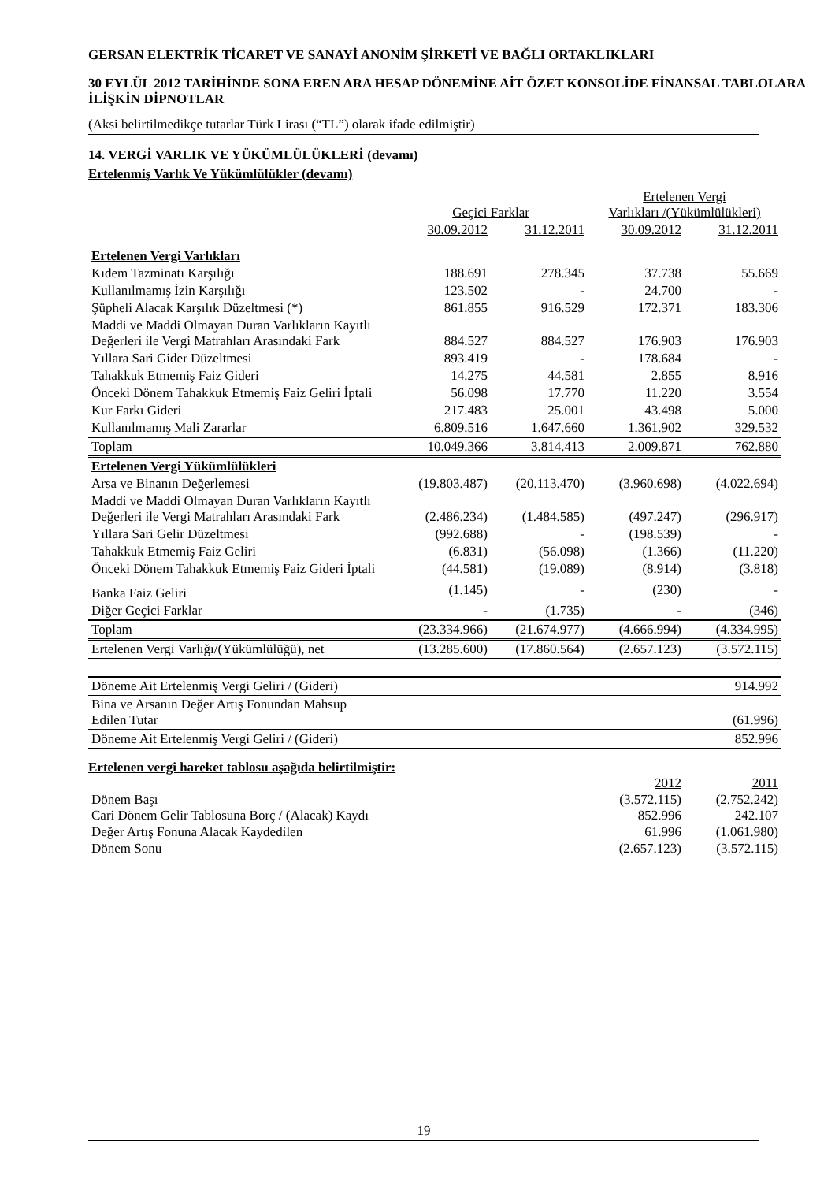GERSAN ELEKTRİK TİCARET VE SANAYİ ANONİM ŞİRKETİ VE BAĞLI ORTAKLIKLARI
30 EYLÜL 2012 TARİHİNDE SONA EREN ARA HESAP DÖNEMİNE AİT ÖZET KONSOLİDE FİNANSAL TABLOLARA İLİŞKİN DİPNOTLAR
(Aksi belirtilmedikçe tutarlar Türk Lirası (“TL”) olarak ifade edilmiştir)
14. VERGİ VARLIK VE YÜKÜMLÜLÜKLERİ (devamı)
Ertelenmiş Varlık Ve Yükümlülükler (devamı)
| | Geçici Farklar | | Ertelenen Vergi Varlıkları /(Yükümlülükleri) | |
| --- | --- | --- | --- | --- |
| | 30.09.2012 | 31.12.2011 | 30.09.2012 | 31.12.2011 |
| Ertelenen Vergi Varlıkları | | | | |
| Kıdem Tazminatı Karşılığı | 188.691 | 278.345 | 37.738 | 55.669 |
| Kullanılmamış İzin Karşılığı | 123.502 | - | 24.700 | - |
| Şüpheli Alacak Karşılık Düzeltmesi (*) | 861.855 | 916.529 | 172.371 | 183.306 |
| Maddi ve Maddi Olmayan Duran Varlıkların Kayıtlı Değerleri ile Vergi Matrahları Arasındaki Fark | 884.527 | 884.527 | 176.903 | 176.903 |
| Yıllara Sari Gider Düzeltmesi | 893.419 | - | 178.684 | - |
| Tahakkuk Etmemiş Faiz Gideri | 14.275 | 44.581 | 2.855 | 8.916 |
| Önceki Dönem Tahakkuk Etmemiş Faiz Geliri İptali | 56.098 | 17.770 | 11.220 | 3.554 |
| Kur Farkı Gideri | 217.483 | 25.001 | 43.498 | 5.000 |
| Kullanılmamış Mali Zararlar | 6.809.516 | 1.647.660 | 1.361.902 | 329.532 |
| Toplam | 10.049.366 | 3.814.413 | 2.009.871 | 762.880 |
| Ertelenen Vergi Yükümlülükleri | | | | |
| Arsa ve Binanın Değerlemesi | (19.803.487) | (20.113.470) | (3.960.698) | (4.022.694) |
| Maddi ve Maddi Olmayan Duran Varlıkların Kayıtlı Değerleri ile Vergi Matrahları Arasındaki Fark | (2.486.234) | (1.484.585) | (497.247) | (296.917) |
| Yıllara Sari Gelir Düzeltmesi | (992.688) | - | (198.539) | - |
| Tahakkuk Etmemiş Faiz Geliri | (6.831) | (56.098) | (1.366) | (11.220) |
| Önceki Dönem Tahakkuk Etmemiş Faiz Gideri İptali | (44.581) | (19.089) | (8.914) | (3.818) |
| Banka Faiz Geliri | (1.145) | - | (230) | - |
| Diğer Geçici Farklar | - | (1.735) | - | (346) |
| Toplam | (23.334.966) | (21.674.977) | (4.666.994) | (4.334.995) |
| Ertelenen Vergi Varlığı/(Yükümlülüğü), net | (13.285.600) | (17.860.564) | (2.657.123) | (3.572.115) |
| Döneme Ait Ertelenmiş Vergi Geliri / (Gideri) | | | | 914.992 |
| Bina ve Arsanın Değer Artış Fonundan Mahsup Edilen Tutar | | | | (61.996) |
| Döneme Ait Ertelenmiş Vergi Geliri / (Gideri) | | | | 852.996 |
Ertelenen vergi hareket tablosu aşağıda belirtilmiştir:
| | 2012 | 2011 |
| --- | --- | --- |
| Dönem Başı | (3.572.115) | (2.752.242) |
| Cari Dönem Gelir Tablosuna Borç / (Alacak) Kaydı | 852.996 | 242.107 |
| Değer Artış Fonuna Alacak Kaydedilen | 61.996 | (1.061.980) |
| Dönem Sonu | (2.657.123) | (3.572.115) |
19